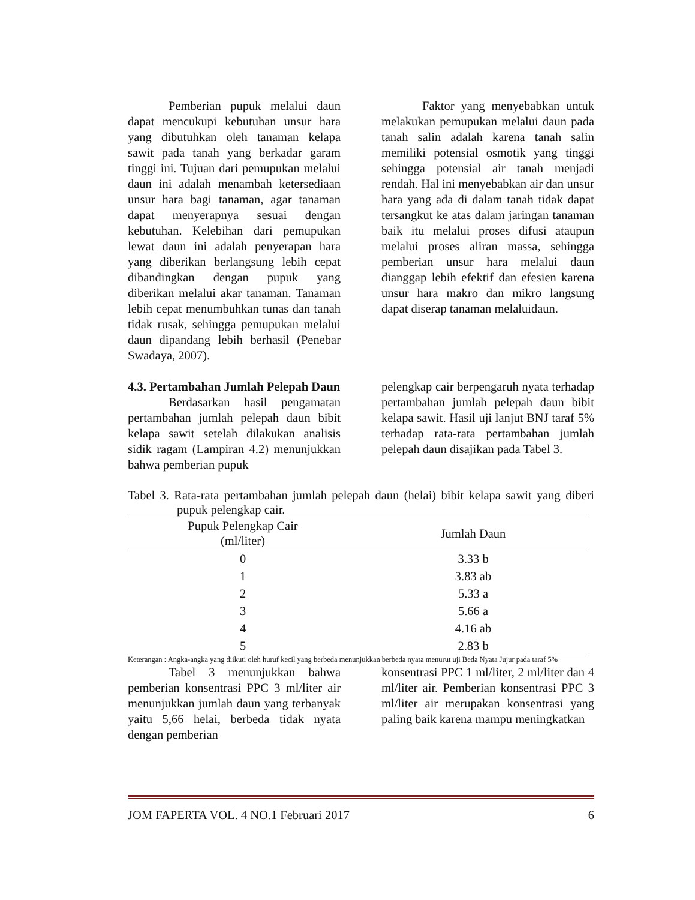Pemberian pupuk melalui daun dapat mencukupi kebutuhan unsur hara yang dibutuhkan oleh tanaman kelapa sawit pada tanah yang berkadar garam tinggi ini. Tujuan dari pemupukan melalui daun ini adalah menambah ketersediaan unsur hara bagi tanaman, agar tanaman dapat menyerapnya sesuai dengan kebutuhan. Kelebihan dari pemupukan lewat daun ini adalah penyerapan hara yang diberikan berlangsung lebih cepat dibandingkan dengan pupuk yang diberikan melalui akar tanaman. Tanaman lebih cepat menumbuhkan tunas dan tanah tidak rusak, sehingga pemupukan melalui daun dipandang lebih berhasil (Penebar Swadaya, 2007).
Faktor yang menyebabkan untuk melakukan pemupukan melalui daun pada tanah salin adalah karena tanah salin memiliki potensial osmotik yang tinggi sehingga potensial air tanah menjadi rendah. Hal ini menyebabkan air dan unsur hara yang ada di dalam tanah tidak dapat tersangkut ke atas dalam jaringan tanaman baik itu melalui proses difusi ataupun melalui proses aliran massa, sehingga pemberian unsur hara melalui daun dianggap lebih efektif dan efesien karena unsur hara makro dan mikro langsung dapat diserap tanaman melaluidaun.
4.3. Pertambahan Jumlah Pelepah Daun
Berdasarkan hasil pengamatan pertambahan jumlah pelepah daun bibit kelapa sawit setelah dilakukan analisis sidik ragam (Lampiran 4.2) menunjukkan bahwa pemberian pupuk
pelengkap cair berpengaruh nyata terhadap pertambahan jumlah pelepah daun bibit kelapa sawit. Hasil uji lanjut BNJ taraf 5% terhadap rata-rata pertambahan jumlah pelepah daun disajikan pada Tabel 3.
Tabel 3. Rata-rata pertambahan jumlah pelepah daun (helai) bibit kelapa sawit yang diberi pupuk pelengkap cair.
| Pupuk Pelengkap Cair (ml/liter) | Jumlah Daun |
| --- | --- |
| 0 | 3.33 b |
| 1 | 3.83 ab |
| 2 | 5.33 a |
| 3 | 5.66 a |
| 4 | 4.16 ab |
| 5 | 2.83 b |
Keterangan : Angka-angka yang diikuti oleh huruf kecil yang berbeda menunjukkan berbeda nyata menurut uji Beda Nyata Jujur pada taraf 5%
Tabel 3 menunjukkan bahwa pemberian konsentrasi PPC 3 ml/liter air menunjukkan jumlah daun yang terbanyak yaitu 5,66 helai, berbeda tidak nyata dengan pemberian
konsentrasi PPC 1 ml/liter, 2 ml/liter dan 4 ml/liter air. Pemberian konsentrasi PPC 3 ml/liter air merupakan konsentrasi yang paling baik karena mampu meningkatkan
JOM FAPERTA VOL. 4 NO.1 Februari 2017 6